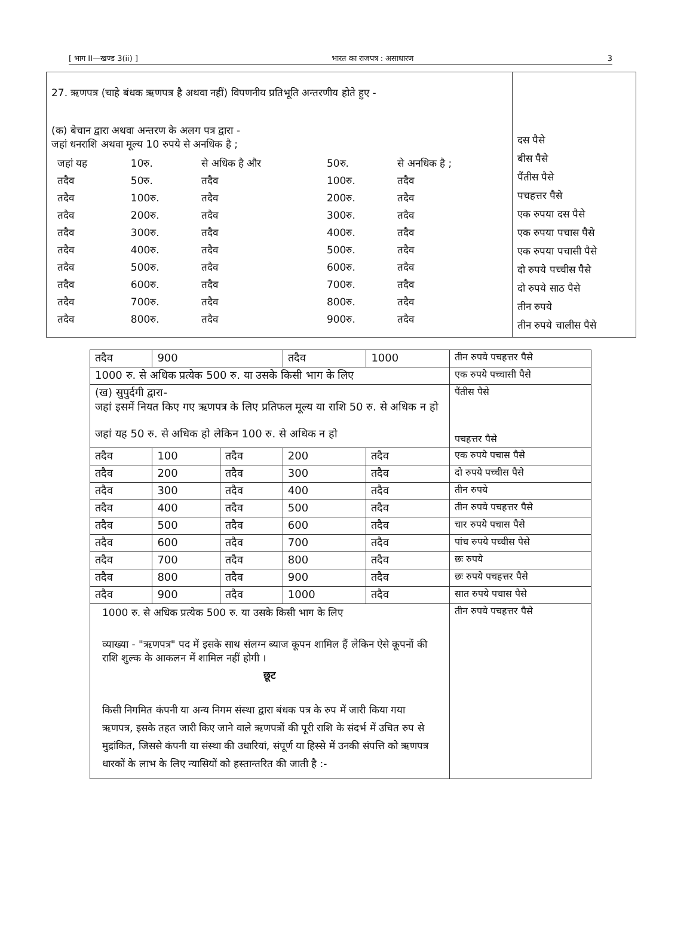[ भाग II—खण्ड 3(ii) ] भारत का राजपत्र : असाधारण 3
| 27. ऋणपत्र (चाहे बंधक ऋणपत्र है अथवा नहीं) विपणनीय प्रतिभूति अन्तरणीय होते हुए - (क) बेचान द्वारा अथवा अन्तरण के अलग पत्र द्वारा - जहां धनराशि अथवा मूल्य 10 रुपये से अनधिक है ; / जहां यह / 10रु. / से अधिक है और / 50रु. / से अनधिक है ; / / तदैव / 50रु. / तदैव / 100रु. / तदैव / / तदैव / 100रु. / तदैव / 200रु. / तदैव / / तदैव / 200रु. / तदैव / 300रु. / तदैव / / तदैव / 300रु. / तदैव / 400रु. / तदैव / / तदैव / 400रु. / तदैव / 500रु. / तदैव / / तदैव / 500रु. / तदैव / 600रु. / तदैव / / तदैव / 600रु. / तदैव / 700रु. / तदैव / / तदैव / 700रु. / तदैव / 800रु. / तदैव / / तदैव / 800रु. / तदैव / 900रु. / तदैव / | दस पैसे बीस पैसे पैंतीस पैसे पचहत्तर पैसे एक रुपया दस पैसे एक रुपया पचास पैसे एक रुपया पचासी पैसे दो रुपये पच्चीस पैसे दो रुपये साठ पैसे तीन रुपये तीन रुपये चालीस पैसे |
| तदैव | 900 | | तदैव | 1000 | तीन रुपये पचहत्तर पैसे |
| 1000 रु. से अधिक प्रत्येक 500 रु. या उसके किसी भाग के लिए | | | | | एक रुपये पच्चासी पैसे |
| (ख) सुपुर्दगी द्वारा- जहां इसमें नियत किए गए ऋणपत्र के लिए प्रतिफल मूल्य या राशि 50 रु. से अधिक न हो जहां यह 50 रु. से अधिक हो लेकिन 100 रु. से अधिक न हो | | | | | पैंतीस पैसे पचहत्तर पैसे |
| तदैव | 100 | तदैव | 200 | तदैव | एक रुपये पचास पैसे |
| तदैव | 200 | तदैव | 300 | तदैव | दो रुपये पच्चीस पैसे |
| तदैव | 300 | तदैव | 400 | तदैव | तीन रुपये |
| तदैव | 400 | तदैव | 500 | तदैव | तीन रुपये पचहत्तर पैसे |
| तदैव | 500 | तदैव | 600 | तदैव | चार रुपये पचास पैसे |
| तदैव | 600 | तदैव | 700 | तदैव | पांच रुपये पच्चीस पैसे |
| तदैव | 700 | तदैव | 800 | तदैव | छः रुपये |
| तदैव | 800 | तदैव | 900 | तदैव | छः रुपये पचहत्तर पैसे |
| तदैव | 900 | तदैव | 1000 | तदैव | सात रुपये पचास पैसे |
| 1000 रु. से अधिक प्रत्येक 500 रु. या उसके किसी भाग के लिए व्याख्या - "ऋणपत्र" पद में इसके साथ संलग्न ब्याज कूपन शामिल हैं लेकिन ऐसे कूपनों की राशि शुल्क के आकलन में शामिल नहीं होगी । छूट किसी निगमित कंपनी या अन्य निगम संस्था द्वारा बंधक पत्र के रुप में जारी किया गया ऋणपत्र, इसके तहत जारी किए जाने वाले ऋणपत्रों की पूरी राशि के संदर्भ में उचित रुप से मुद्रांकित, जिससे कंपनी या संस्था की उधारियां, संपूर्ण या हिस्से में उनकी संपत्ति को ऋणपत्र धारकों के लाभ के लिए न्यासियों को हस्तान्तरित की जाती है :- | | | | | तीन रुपये पचहत्तर पैसे |